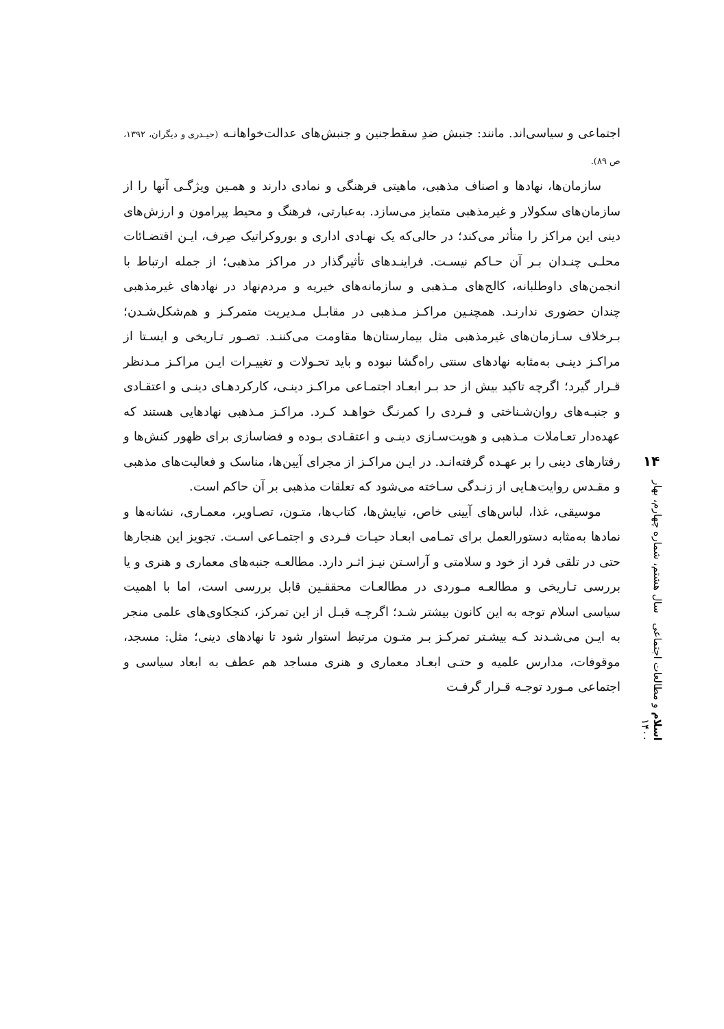اجتماعی و سیاسی‌اند. مانند: جنبش ضدِ سقط‌جنین و جنبش‌های عدالت‌خواهانـه (حیـدری و دیگران، ۱۳۹۲، ص ۸۹).
سازمان‌ها، نهادها و اصناف مذهبی، ماهیتی فرهنگی و نمادی دارند و همـین ویژگـی آنها را از سازمان‌های سکولار و غیرمذهبی متمایز می‌سازد. به‌عبارتی، فرهنگ و محیط پیرامون و ارزش‌های دینی این مراکز را متأثر می‌کند؛ در حالی‌که یک نهـادی اداری و بوروکراتیک صِرف، ایـن اقتضـائات محلـی چنـدان بـر آن حـاکم نیسـت. فراینـدهای تأثیرگذار در مراکز مذهبی؛ از جمله ارتباط با انجمن‌های داوطلبانه، کالج‌های مـذهبی و سازمانه‌های خیریه و مردم‌نهاد در نهادهای غیرمذهبی چندان حضوری ندارنـد. همچنـین مراکـز مـذهبی در مقابـل مـدیریت متمرکـز و هم‌شکل‌شـدن؛ بـرخلاف سـازمان‌های غیرمذهبی مثل بیمارستان‌ها مقاومت می‌کننـد. تصـور تـاریخی و ایسـتا از مراکـز دینـی به‌مثابه نهادهای سنتی راه‌گشا نبوده و باید تحـولات و تغییـرات ایـن مراکـز مـدنظر قـرار گیرد؛ اگرچه تاکید بیش از حد بـر ابعـاد اجتمـاعی مراکـز دینـی، کارکردهـای دینـی و اعتقـادی و جنبـه‌های روان‌شـناختی و فـردی را کمرنـگ خواهـد کـرد. مراکـز مـذهبی نهادهایی هستند که عهده‌دار تعـاملات مـذهبی و هویت‌سـازی دینـی و اعتقـادی بـوده و فضاسازی برای ظهور کنش‌ها و رفتارهای دینی را بر عهـده گرفته‌انـد. در ایـن مراکـز از مجرای آیین‌ها، مناسک و فعالیت‌های مذهبی و مقـدس روایت‌هـایی از زنـدگی سـاخته می‌شود که تعلقات مذهبی بر آن حاکم است.
موسیقی، غذا، لباس‌های آیینی خاص، نیایش‌ها، کتاب‌ها، متـون، تصـاویر، معمـاری، نشانه‌ها و نمادها به‌مثابه دستورالعمل برای تمـامی ابعـاد حیـات فـردی و اجتمـاعی اسـت. تجویز این هنجارها حتی در تلقی فرد از خود و سلامتی و آراسـتن نیـز اثـر دارد. مطالعـه جنبه‌های معماری و هنری و یا بررسی تـاریخی و مطالعـه مـوردی در مطالعـات محققـین قابل بررسی است، اما با اهمیت سیاسی اسلام توجه به این کانون بیشتر شـد؛ اگرچـه قبـل از این تمرکز، کنجکاوی‌های علمی منجر به ایـن می‌شـدند کـه بیشـتر تمرکـز بـر متـون مرتبط استوار شود تا نهادهای دینی؛ مثل: مسجد، موقوفات، مدارس علمیه و حتـی ابعـاد معماری و هنری مساجد هم عطف به ابعاد سیاسی و اجتماعی مـورد توجـه قـرار گرفـت
۱۴
اسلام و مطالعات اجتماعی سال هشتم، شماره چهارم، بهار ۱۴۰۰